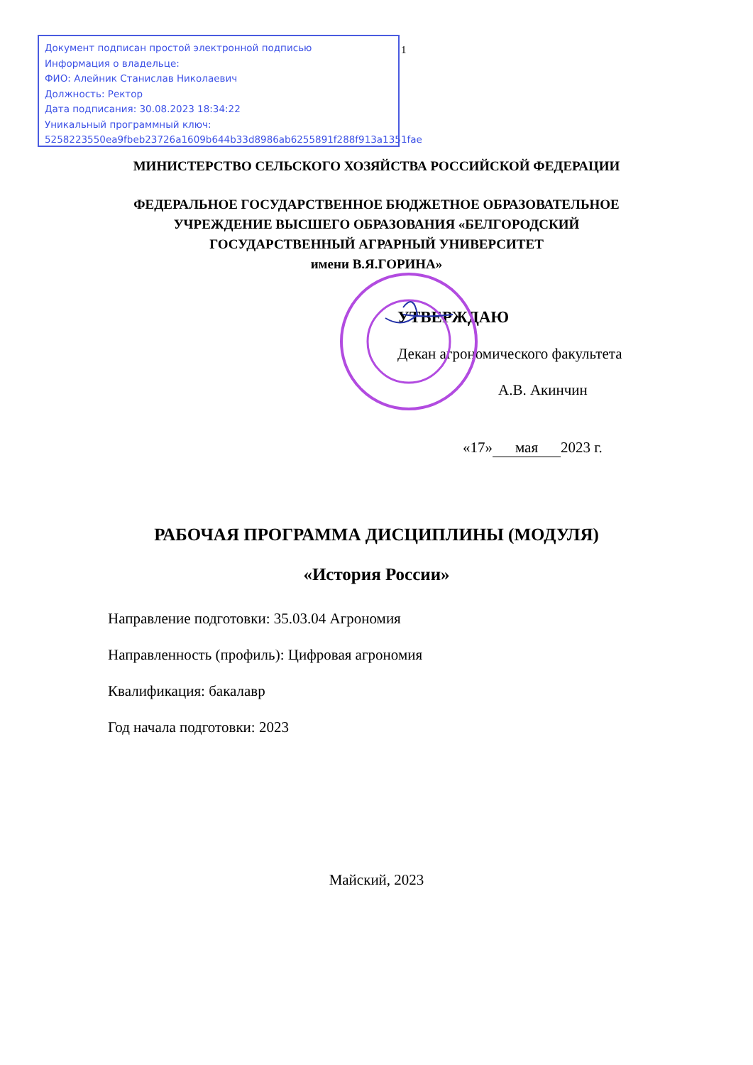Документ подписан простой электронной подписью
Информация о владельце:
ФИО: Алейник Станислав Николаевич
Должность: Ректор
Дата подписания: 30.08.2023 18:34:22
Уникальный программный ключ:
5258223550ea9fbeb23726a1609b644b33d8986ab6255891f288f913a1351fae
1
МИНИСТЕРСТВО СЕЛЬСКОГО ХОЗЯЙСТВА РОССИЙСКОЙ ФЕДЕРАЦИИ
ФЕДЕРАЛЬНОЕ ГОСУДАРСТВЕННОЕ БЮДЖЕТНОЕ ОБРАЗОВАТЕЛЬНОЕ
УЧРЕЖДЕНИЕ ВЫСШЕГО ОБРАЗОВАНИЯ «БЕЛГОРОДСКИЙ
ГОСУДАРСТВЕННЫЙ АГРАРНЫЙ УНИВЕРСИТЕТ
имени В.Я.ГОРИНА»
УТВЕРЖДАЮ
Декан агрономического факультета
А.В. Акинчин
«17» мая 2023 г.
РАБОЧАЯ ПРОГРАММА ДИСЦИПЛИНЫ (МОДУЛЯ)
«История России»
Направление подготовки: 35.03.04 Агрономия
Направленность (профиль): Цифровая агрономия
Квалификация: бакалавр
Год начала подготовки: 2023
Майский, 2023